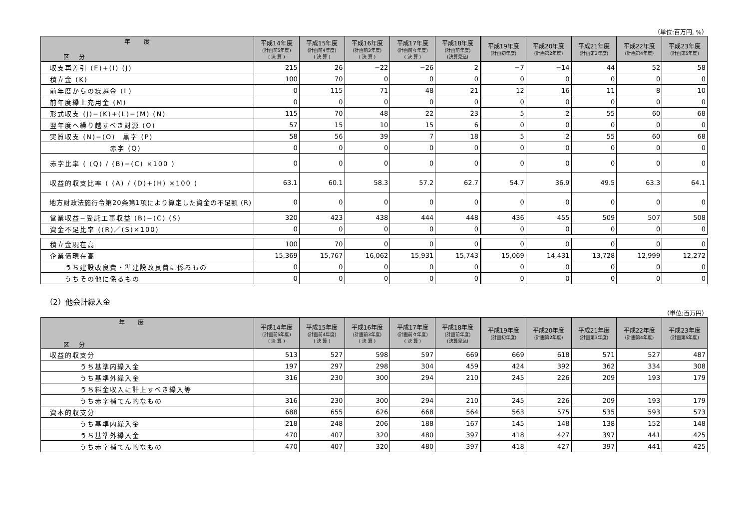（単位:百万円, %）
| 年 度 区 分 | 平成14年度 (計画前5年度) ( 決 算 ) | 平成15年度 (計画前4年度) ( 決 算 ) | 平成16年度 (計画前3年度) ( 決 算 ) | 平成17年度 (計画前々年度) ( 決 算 ) | 平成18年度 (計画前年度) (決算見込) | 平成19年度 (計画初年度) | 平成20年度 (計画第2年度) | 平成21年度 (計画第3年度) | 平成22年度 (計画第4年度) | 平成23年度 (計画第5年度) |
| --- | --- | --- | --- | --- | --- | --- | --- | --- | --- | --- |
| 収支再差引 (E)+(I) (J) | 215 | 26 | −22 | −26 | 2 | −7 | −14 | 44 | 52 | 58 |
| 積立金 (K) | 100 | 70 | 0 | 0 | 0 | 0 | 0 | 0 | 0 | 0 |
| 前年度からの繰越金 (L) | 0 | 115 | 71 | 48 | 21 | 12 | 16 | 11 | 8 | 10 |
| 前年度繰上充用金 (M) | 0 | 0 | 0 | 0 | 0 | 0 | 0 | 0 | 0 | 0 |
| 形式収支 (J)−(K)+(L)−(M) (N) | 115 | 70 | 48 | 22 | 23 | 5 | 2 | 55 | 60 | 68 |
| 翌年度へ繰り越すべき財源 (O) | 57 | 15 | 10 | 15 | 6 | 0 | 0 | 0 | 0 | 0 |
| 実質収支 (N)−(O) 黒字 (P) | 58 | 56 | 39 | 7 | 18 | 5 | 2 | 55 | 60 | 68 |
| 赤字 (Q) | 0 | 0 | 0 | 0 | 0 | 0 | 0 | 0 | 0 | 0 |
| 赤字比率 ( (Q) / (B)−(C) ×100 ) | 0 | 0 | 0 | 0 | 0 | 0 | 0 | 0 | 0 | 0 |
| 収益的収支比率 ( (A) / (D)+(H) ×100 ) | 63.1 | 60.1 | 58.3 | 57.2 | 62.7 | 54.7 | 36.9 | 49.5 | 63.3 | 64.1 |
| 地方財政法施行令第20条第1項により算定した資金の不足額 (R) | 0 | 0 | 0 | 0 | 0 | 0 | 0 | 0 | 0 | 0 |
| 営業収益−受託工事収益 (B)−(C) (S) | 320 | 423 | 438 | 444 | 448 | 436 | 455 | 509 | 507 | 508 |
| 資金不足比率 ((R)／(S)×100) | 0 | 0 | 0 | 0 | 0 | 0 | 0 | 0 | 0 | 0 |
| 積立金現在高 | 100 | 70 | 0 | 0 | 0 | 0 | 0 | 0 | 0 | 0 |
| 企業債現在高 | 15,369 | 15,767 | 16,062 | 15,931 | 15,743 | 15,069 | 14,431 | 13,728 | 12,999 | 12,272 |
| うち建設改良費・準建設改良費に係るもの | 0 | 0 | 0 | 0 | 0 | 0 | 0 | 0 | 0 | 0 |
| うちその他に係るもの | 0 | 0 | 0 | 0 | 0 | 0 | 0 | 0 | 0 | 0 |
（2）他会計繰入金
（単位:百万円）
| 年 度 区 分 | 平成14年度 (計画前5年度) ( 決 算 ) | 平成15年度 (計画前4年度) ( 決 算 ) | 平成16年度 (計画前3年度) ( 決 算 ) | 平成17年度 (計画前々年度) ( 決 算 ) | 平成18年度 (計画前年度) (決算見込) | 平成19年度 (計画初年度) | 平成20年度 (計画第2年度) | 平成21年度 (計画第3年度) | 平成22年度 (計画第4年度) | 平成23年度 (計画第5年度) |
| --- | --- | --- | --- | --- | --- | --- | --- | --- | --- | --- |
| 収益的収支分 | 513 | 527 | 598 | 597 | 669 | 669 | 618 | 571 | 527 | 487 |
| うち基準内繰入金 | 197 | 297 | 298 | 304 | 459 | 424 | 392 | 362 | 334 | 308 |
| うち基準外繰入金 | 316 | 230 | 300 | 294 | 210 | 245 | 226 | 209 | 193 | 179 |
| うち料金収入に計上すべき繰入等 | | | | | | | | | | |
| うち赤字補てん的なもの | 316 | 230 | 300 | 294 | 210 | 245 | 226 | 209 | 193 | 179 |
| 資本的収支分 | 688 | 655 | 626 | 668 | 564 | 563 | 575 | 535 | 593 | 573 |
| うち基準内繰入金 | 218 | 248 | 206 | 188 | 167 | 145 | 148 | 138 | 152 | 148 |
| うち基準外繰入金 | 470 | 407 | 320 | 480 | 397 | 418 | 427 | 397 | 441 | 425 |
| うち赤字補てん的なもの | 470 | 407 | 320 | 480 | 397 | 418 | 427 | 397 | 441 | 425 |